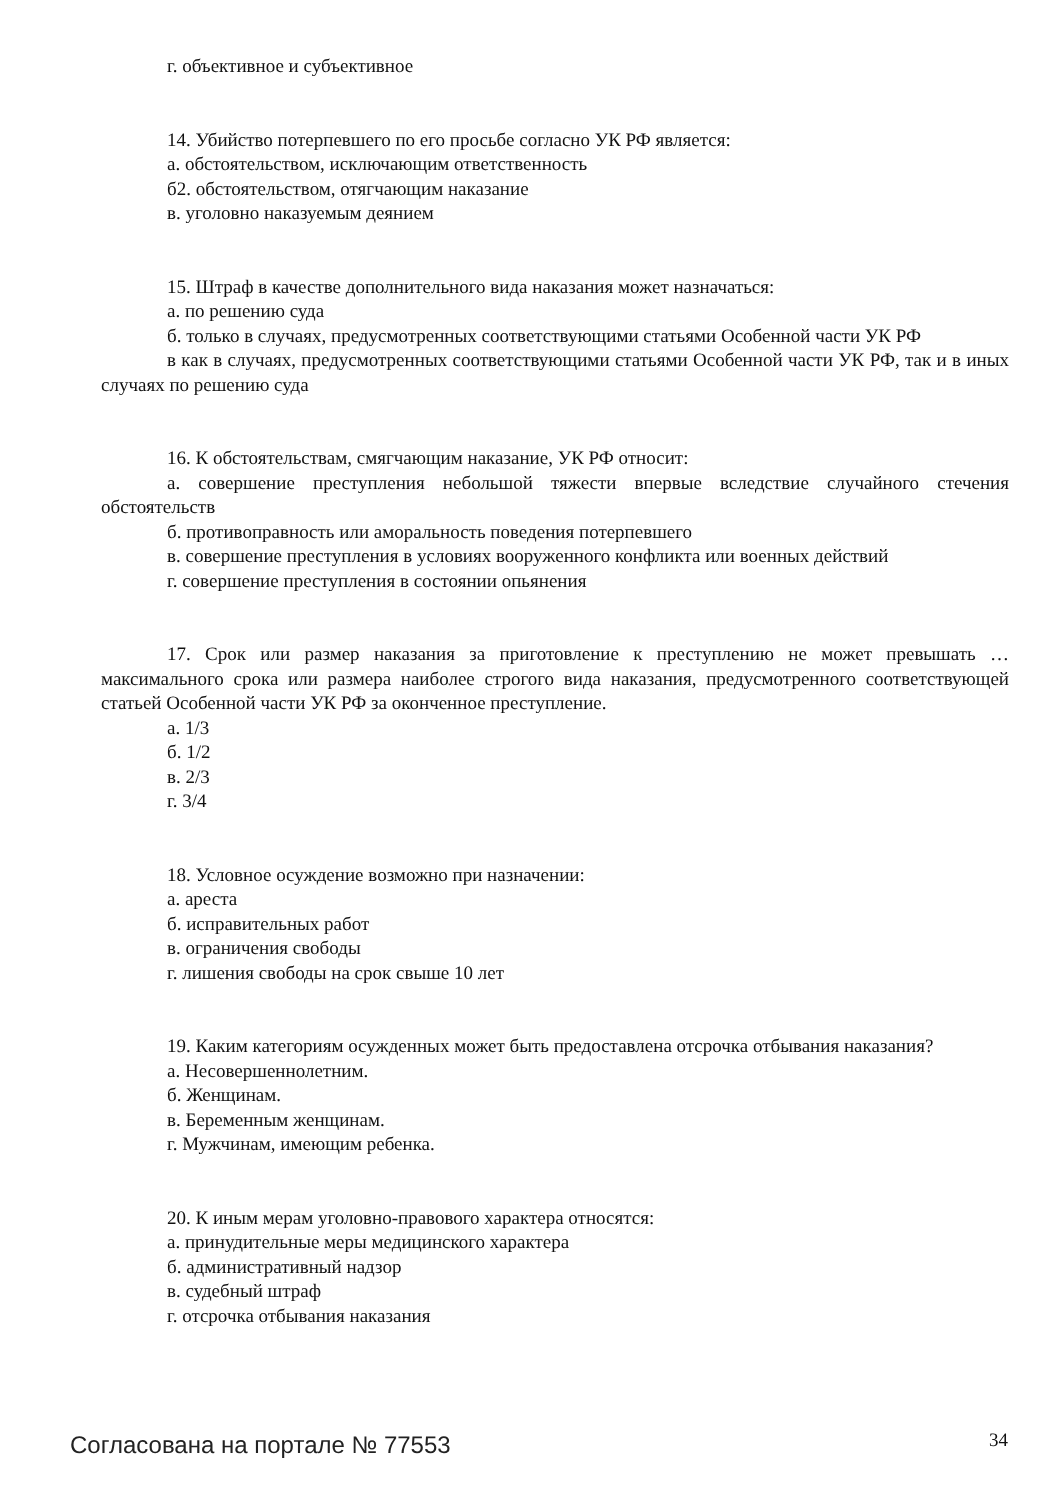г. объективное и субъективное
14. Убийство потерпевшего по его просьбе согласно УК РФ является:
а. обстоятельством, исключающим ответственность
б2. обстоятельством, отягчающим наказание
в. уголовно наказуемым деянием
15. Штраф в качестве дополнительного вида наказания может назначаться:
а. по решению суда
б. только в случаях, предусмотренных соответствующими статьями Особенной части УК РФ
в как в случаях, предусмотренных соответствующими статьями Особенной части УК РФ, так и в иных случаях по решению суда
16. К обстоятельствам, смягчающим наказание, УК РФ относит:
а. совершение преступления небольшой тяжести впервые вследствие случайного стечения обстоятельств
б. противоправность или аморальность поведения потерпевшего
в. совершение преступления в условиях вооруженного конфликта или военных действий
г. совершение преступления в состоянии опьянения
17. Срок или размер наказания за приготовление к преступлению не может превышать … максимального срока или размера наиболее строгого вида наказания, предусмотренного соответствующей статьей Особенной части УК РФ за оконченное преступление.
а. 1/3
б. 1/2
в. 2/3
г. 3/4
18. Условное осуждение возможно при назначении:
а. ареста
б. исправительных работ
в. ограничения свободы
г. лишения свободы на срок свыше 10 лет
19. Каким категориям осужденных может быть предоставлена отсрочка отбывания наказания?
а. Несовершеннолетним.
б. Женщинам.
в. Беременным женщинам.
г. Мужчинам, имеющим ребенка.
20. К иным мерам уголовно-правового характера относятся:
а. принудительные меры медицинского характера
б. административный надзор
в. судебный штраф
г. отсрочка отбывания наказания
Согласована на портале № 77553 34